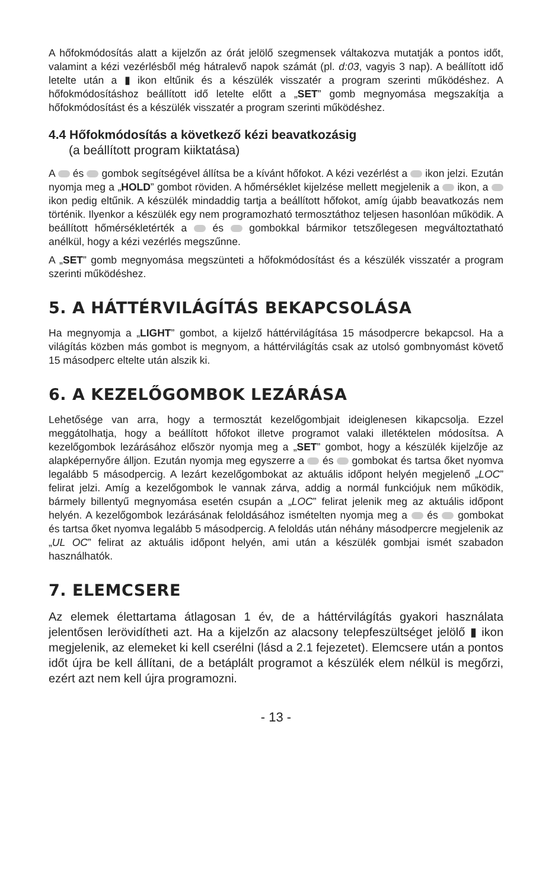A hőfokmódosítás alatt a kijelzőn az órát jelölő szegmensek váltakozva mutatják a pontos időt, valamint a kézi vezérlésből még hátralevő napok számát (pl. d:03, vagyis 3 nap). A beállított idő letelte után a ▮ ikon eltűnik és a készülék visszatér a program szerinti működéshez. A hőfokmódosításhoz beállított idő letelte előtt a „SET” gomb megnyomása megszakítja a hőfokmódosítást és a készülék visszatér a program szerinti működéshez.
4.4 Hőfokmódosítás a következő kézi beavatkozásig
(a beállított program kiiktatása)
A és gombok segítségével állítsa be a kívánt hőfokot. A kézi vezérlést a ikon jelzi. Ezután nyomja meg a „HOLD” gombot röviden. A hőmérséklet kijelzése mellett megjelenik a ikon, a ikon pedig eltűnik. A készülék mindaddig tartja a beállított hőfokot, amíg újabb beavatkozás nem történik. Ilyenkor a készülék egy nem programozható termosztáthoz teljesen hasonlóan működik. A beállított hőmérsékletérték a és gombokkal bármikor tetszőlegesen megváltoztatható anélkül, hogy a kézi vezérlés megszűnne.
A „SET” gomb megnyomása megszünteti a hőfokmódosítást és a készülék visszatér a program szerinti működéshez.
5. A HÁTTÉRVILÁGÍTÁS BEKAPCSOLÁSA
Ha megnyomja a „LIGHT” gombot, a kijelző háttérvilágítása 15 másodpercre bekapcsol. Ha a világítás közben más gombot is megnyom, a háttérvilágítás csak az utolsó gombnyomást követő 15 másodperc eltelte után alszik ki.
6. A KEZELŐGOMBOK LEZÁRÁSA
Lehetősége van arra, hogy a termosztát kezelőgombjait ideiglenesen kikapcsolja. Ezzel meggátolhatja, hogy a beállított hőfokot illetve programot valaki illetéktelen módosítsa. A kezelőgombok lezárásához először nyomja meg a „SET” gombot, hogy a készülék kijelzője az alapképernyőre álljon. Ezután nyomja meg egyszerre a és gombokat és tartsa őket nyomva legalább 5 másodpercig. A lezárt kezelőgombokat az aktuális időpont helyén megjelenő „LOC” felirat jelzi. Amíg a kezelőgombok le vannak zárva, addig a normál funkciójuk nem működik, bármely billentyű megnyomása esetén csupán a „LOC” felirat jelenik meg az aktuális időpont helyén. A kezelőgombok lezárásának feloldásához ismételten nyomja meg a és gombokat és tartsa őket nyomva legalább 5 másodpercig. A feloldás után néhány másodpercre megjelenik az „UL OC” felirat az aktuális időpont helyén, ami után a készülék gombjai ismét szabadon használhatók.
7. ELEMCSERE
Az elemek élettartama átlagosan 1 év, de a háttérvilágítás gyakori használata jelentősen lerövidítheti azt. Ha a kijelzőn az alacsony telepfeszültséget jelölő ▮ ikon megjelenik, az elemeket ki kell cserélni (lásd a 2.1 fejezetet). Elemcsere után a pontos időt újra be kell állítani, de a betáplált programot a készülék elem nélkül is megőrzi, ezért azt nem kell újra programozni.
- 13 -